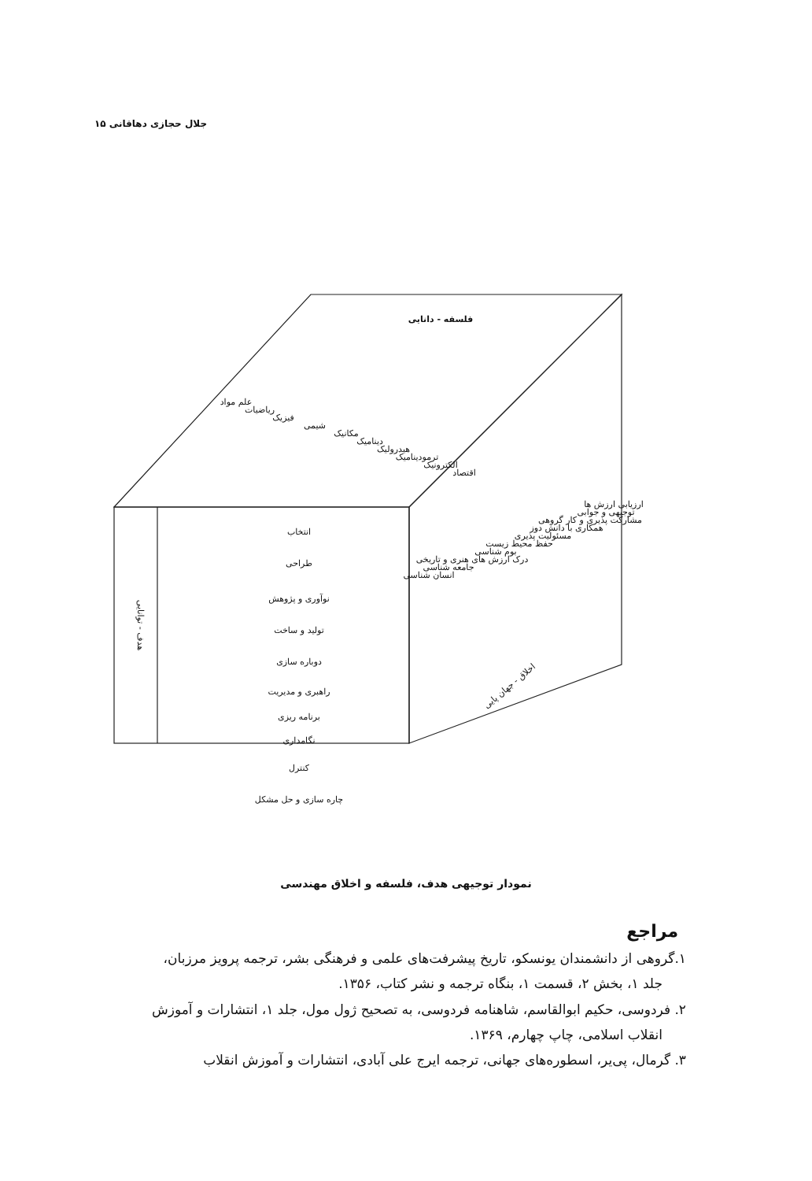جلال حجازی دهاقانی ۱۵
فلسفه - دانایی
انتخاب
طراحی
نوآوری و پژوهش
تولید و ساخت
دوباره سازی
راهبری و مدیریت
برنامه ریزی
نگامداری
هدف - توانایی
اخلاق - جهان پایی
علم مواد
ریاضیات
فیزیک
شیمی
مکانیک
دینامیک
هیدرولیک
ترمودینامیک
الکترونیک
اقتصاد
انسان شناسی
جامعه شناسی
درک ارزش های هنری و تاریخی
بوم شناسی
حفظ محیط زیست
مسئولیت پذیری
همکاری با دانش دوز
مشارکت پذیری و کار گروهی
توجیهی و جوابی
ارزیابی ارزش ها
کنترل
چاره سازی و حل مشکل
نمودار توجیهی هدف، فلسفه و اخلاق مهندسی
مراجع
۱.گروهی از دانشمندان یونسکو، تاریخ پیشرفت‌های علمی و فرهنگی بشر، ترجمه پرویز مرزبان،
جلد ۱، بخش ۲، قسمت ۱، بنگاه ترجمه و نشر کتاب، ۱۳۵۶.
۲. فردوسی، حکیم ابوالقاسم، شاهنامه فردوسی، به تصحیح ژول مول، جلد ۱، انتشارات و آموزش
انقلاب اسلامی، چاپ چهارم، ۱۳۶۹.
۳. گرمال، پی‌یر، اسطوره‌های جهانی، ترجمه ایرج علی آبادی، انتشارات و آموزش انقلاب